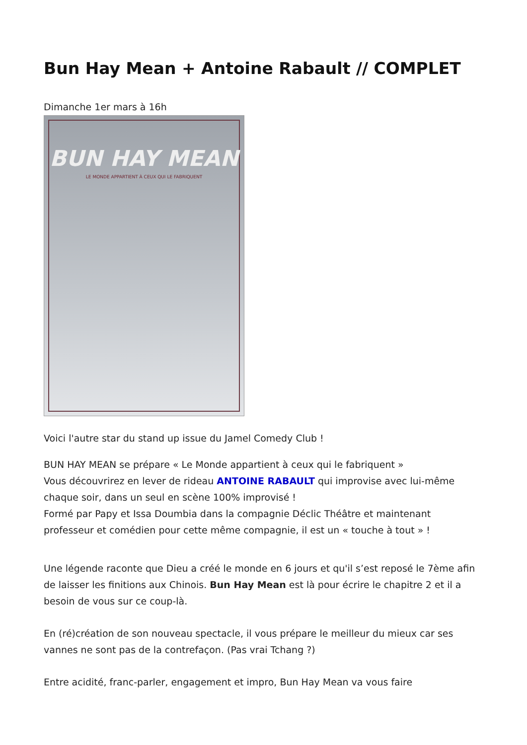Bun Hay Mean + Antoine Rabault // COMPLET
Dimanche 1er mars à 16h
BUN HAY MEAN
LE MONDE APPARTIENT À CEUX QUI LE FABRIQUENT
Voici l'autre star du stand up issue du Jamel Comedy Club !
BUN HAY MEAN se prépare « Le Monde appartient à ceux qui le fabriquent »
Vous découvrirez en lever de rideau ANTOINE RABAULT qui improvise avec lui-même chaque soir, dans un seul en scène 100% improvisé !
Formé par Papy et Issa Doumbia dans la compagnie Déclic Théâtre et maintenant professeur et comédien pour cette même compagnie, il est un « touche à tout » !
Une légende raconte que Dieu a créé le monde en 6 jours et qu'il s’est reposé le 7ème afin de laisser les finitions aux Chinois. Bun Hay Mean est là pour écrire le chapitre 2 et il a besoin de vous sur ce coup-là.
En (ré)création de son nouveau spectacle, il vous prépare le meilleur du mieux car ses vannes ne sont pas de la contrefaçon. (Pas vrai Tchang ?)
Entre acidité, franc-parler, engagement et impro, Bun Hay Mean va vous faire